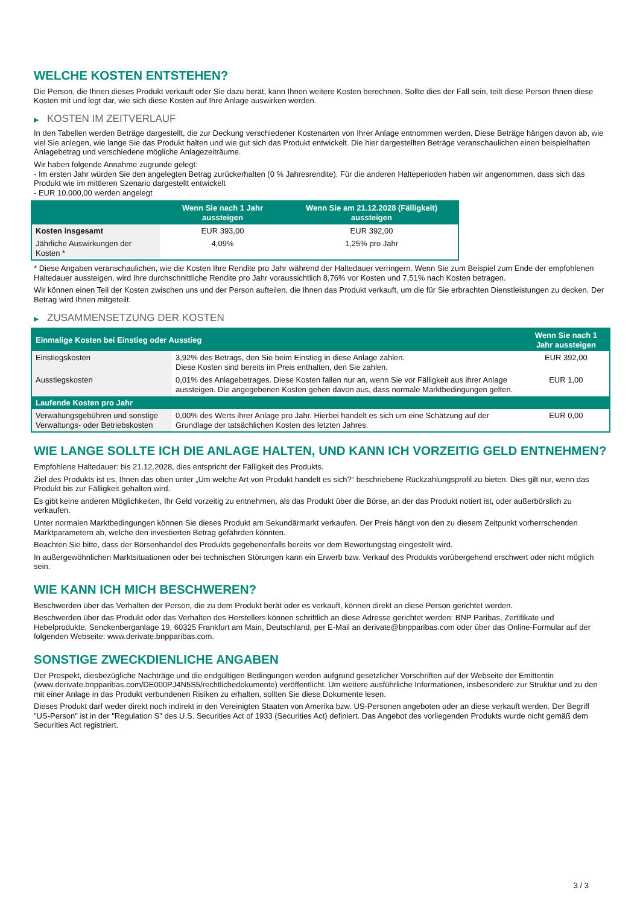WELCHE KOSTEN ENTSTEHEN?
Die Person, die Ihnen dieses Produkt verkauft oder Sie dazu berät, kann Ihnen weitere Kosten berechnen. Sollte dies der Fall sein, teilt diese Person Ihnen diese Kosten mit und legt dar, wie sich diese Kosten auf Ihre Anlage auswirken werden.
▶ KOSTEN IM ZEITVERLAUF
In den Tabellen werden Beträge dargestellt, die zur Deckung verschiedener Kostenarten von Ihrer Anlage entnommen werden. Diese Beträge hängen davon ab, wie viel Sie anlegen, wie lange Sie das Produkt halten und wie gut sich das Produkt entwickelt. Die hier dargestellten Beträge veranschaulichen einen beispielhaften Anlagebetrag und verschiedene mögliche Anlagezeiträume.
Wir haben folgende Annahme zugrunde gelegt:
- Im ersten Jahr würden Sie den angelegten Betrag zurückerhalten (0 % Jahresrendite). Für die anderen Halteperioden haben wir angenommen, dass sich das Produkt wie im mittleren Szenario dargestellt entwickelt
- EUR 10.000,00 werden angelegt
| | Wenn Sie nach 1 Jahr aussteigen | Wenn Sie am 21.12.2028 (Fälligkeit) aussteigen |
| --- | --- | --- |
| Kosten insgesamt | EUR 393,00 | EUR 392,00 |
| Jährliche Auswirkungen der Kosten * | 4,09% | 1,25% pro Jahr |
* Diese Angaben veranschaulichen, wie die Kosten Ihre Rendite pro Jahr während der Haltedauer verringern. Wenn Sie zum Beispiel zum Ende der empfohlenen Haltedauer aussteigen, wird Ihre durchschnittliche Rendite pro Jahr voraussichtlich 8,76% vor Kosten und 7,51% nach Kosten betragen.
Wir können einen Teil der Kosten zwischen uns und der Person aufteilen, die Ihnen das Produkt verkauft, um die für Sie erbrachten Dienstleistungen zu decken. Der Betrag wird Ihnen mitgeteilt.
▶ ZUSAMMENSETZUNG DER KOSTEN
| Einmalige Kosten bei Einstieg oder Ausstieg | | Wenn Sie nach 1 Jahr aussteigen |
| --- | --- | --- |
| Einstiegskosten | 3,92% des Betrags, den Sie beim Einstieg in diese Anlage zahlen. Diese Kosten sind bereits im Preis enthalten, den Sie zahlen. | EUR 392,00 |
| Ausstiegskosten | 0,01% des Anlagebetrages. Diese Kosten fallen nur an, wenn Sie vor Fälligkeit aus ihrer Anlage aussteigen. Die angegebenen Kosten gehen davon aus, dass normale Marktbedingungen gelten. | EUR 1,00 |
| Laufende Kosten pro Jahr | | |
| Verwaltungsgebühren und sonstige Verwaltungs- oder Betriebskosten | 0,00% des Werts ihrer Anlage pro Jahr. Hierbei handelt es sich um eine Schätzung auf der Grundlage der tatsächlichen Kosten des letzten Jahres. | EUR 0,00 |
WIE LANGE SOLLTE ICH DIE ANLAGE HALTEN, UND KANN ICH VORZEITIG GELD ENTNEHMEN?
Empfohlene Haltedauer: bis 21.12.2028, dies entspricht der Fälligkeit des Produkts.
Ziel des Produkts ist es, Ihnen das oben unter „Um welche Art von Produkt handelt es sich?“ beschriebene Rückzahlungsprofil zu bieten. Dies gilt nur, wenn das Produkt bis zur Fälligkeit gehalten wird.
Es gibt keine anderen Möglichkeiten, Ihr Geld vorzeitig zu entnehmen, als das Produkt über die Börse, an der das Produkt notiert ist, oder außerbörslich zu verkaufen.
Unter normalen Marktbedingungen können Sie dieses Produkt am Sekundärmarkt verkaufen. Der Preis hängt von den zu diesem Zeitpunkt vorherrschenden Marktparametern ab, welche den investierten Betrag gefährden könnten.
Beachten Sie bitte, dass der Börsenhandel des Produkts gegebenenfalls bereits vor dem Bewertungstag eingestellt wird.
In außergewöhnlichen Marktsituationen oder bei technischen Störungen kann ein Erwerb bzw. Verkauf des Produkts vorübergehend erschwert oder nicht möglich sein.
WIE KANN ICH MICH BESCHWEREN?
Beschwerden über das Verhalten der Person, die zu dem Produkt berät oder es verkauft, können direkt an diese Person gerichtet werden.
Beschwerden über das Produkt oder das Verhalten des Herstellers können schriftlich an diese Adresse gerichtet werden: BNP Paribas, Zertifikate und Hebelprodukte, Senckenberganlage 19, 60325 Frankfurt am Main, Deutschland, per E-Mail an derivate@bnpparibas.com oder über das Online-Formular auf der folgenden Webseite: www.derivate.bnpparibas.com.
SONSTIGE ZWECKDIENLICHE ANGABEN
Der Prospekt, diesbezügliche Nachträge und die endgültigen Bedingungen werden aufgrund gesetzlicher Vorschriften auf der Webseite der Emittentin (www.derivate.bnpparibas.com/DE000PJ4N5S5/rechtlichedokumente) veröffentlicht. Um weitere ausführliche Informationen, insbesondere zur Struktur und zu den mit einer Anlage in das Produkt verbundenen Risiken zu erhalten, sollten Sie diese Dokumente lesen.
Dieses Produkt darf weder direkt noch indirekt in den Vereinigten Staaten von Amerika bzw. US-Personen angeboten oder an diese verkauft werden. Der Begriff "US-Person" ist in der "Regulation S" des U.S. Securities Act of 1933 (Securities Act) definiert. Das Angebot des vorliegenden Produkts wurde nicht gemäß dem Securities Act registriert.
3 / 3